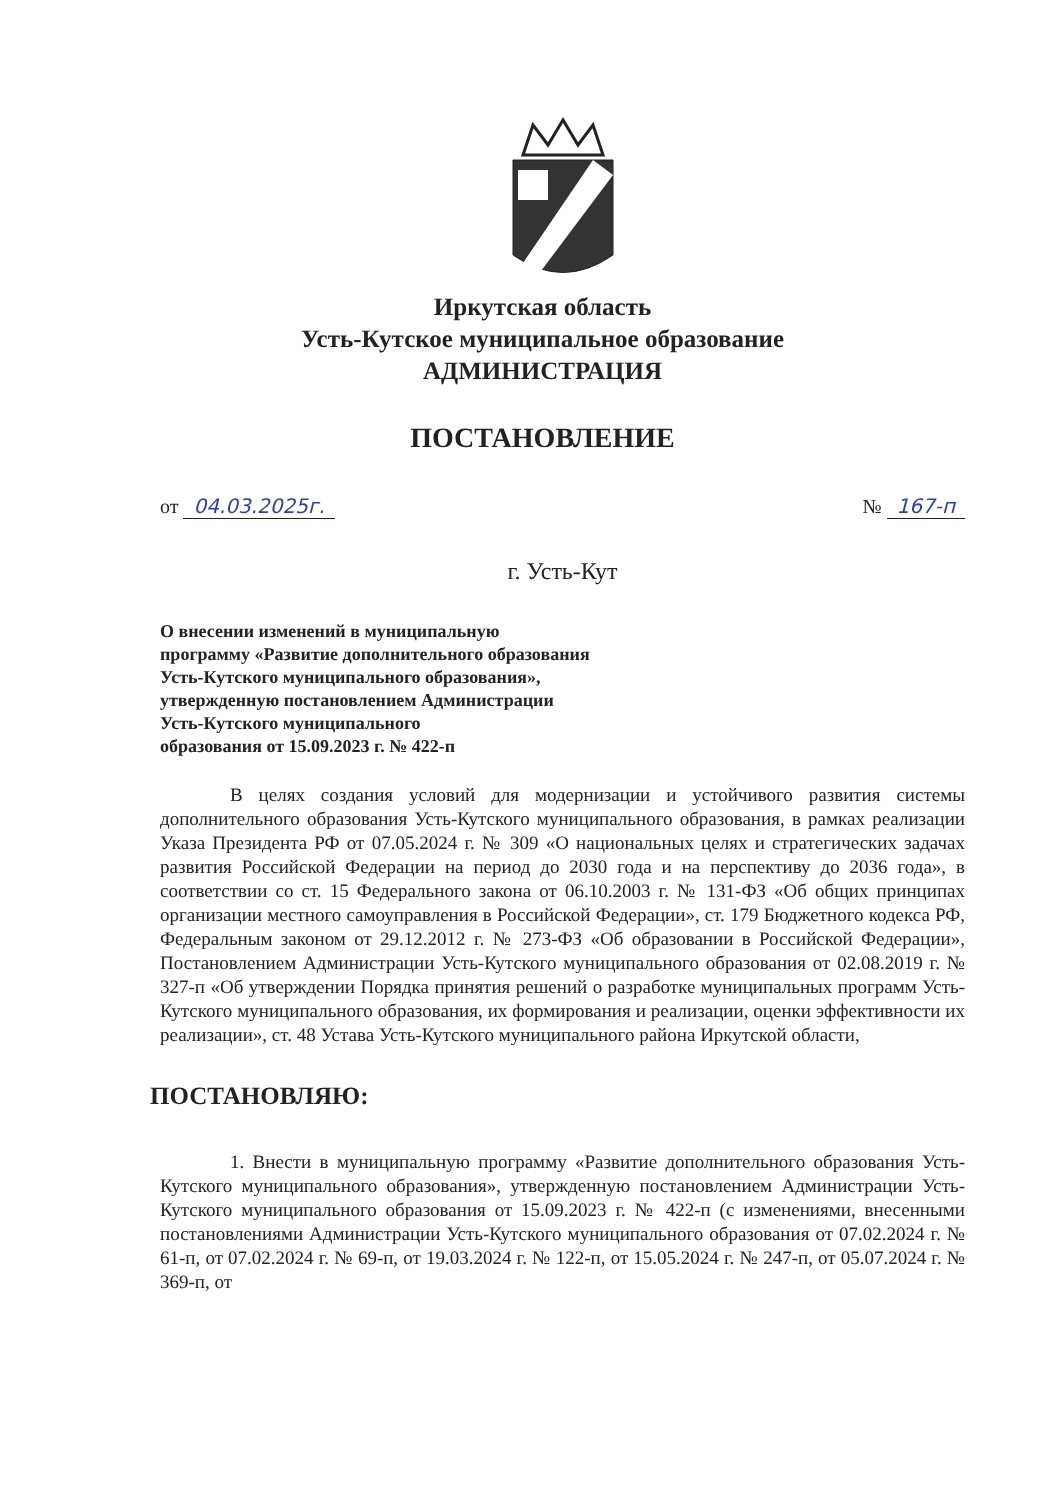Иркутская область
Усть-Кутское муниципальное образование
АДМИНИСТРАЦИЯ
ПОСТАНОВЛЕНИЕ
от 04.03.2025г. № 167-п
г. Усть-Кут
О внесении изменений в муниципальную
программу «Развитие дополнительного образования
Усть-Кутского муниципального образования»,
утвержденную постановлением Администрации
Усть-Кутского муниципального
образования от 15.09.2023 г. № 422-п
В целях создания условий для модернизации и устойчивого развития системы дополнительного образования Усть-Кутского муниципального образования, в рамках реализации Указа Президента РФ от 07.05.2024 г. № 309 «О национальных целях и стратегических задачах развития Российской Федерации на период до 2030 года и на перспективу до 2036 года», в соответствии со ст. 15 Федерального закона от 06.10.2003 г. № 131-ФЗ «Об общих принципах организации местного самоуправления в Российской Федерации», ст. 179 Бюджетного кодекса РФ, Федеральным законом от 29.12.2012 г. № 273-ФЗ «Об образовании в Российской Федерации», Постановлением Администрации Усть-Кутского муниципального образования от 02.08.2019 г. № 327-п «Об утверждении Порядка принятия решений о разработке муниципальных программ Усть-Кутского муниципального образования, их формирования и реализации, оценки эффективности их реализации», ст. 48 Устава Усть-Кутского муниципального района Иркутской области,
ПОСТАНОВЛЯЮ:
1. Внести в муниципальную программу «Развитие дополнительного образования Усть-Кутского муниципального образования», утвержденную постановлением Администрации Усть-Кутского муниципального образования от 15.09.2023 г. № 422-п (с изменениями, внесенными постановлениями Администрации Усть-Кутского муниципального образования от 07.02.2024 г. № 61-п, от 07.02.2024 г. № 69-п, от 19.03.2024 г. № 122-п, от 15.05.2024 г. № 247-п, от 05.07.2024 г. № 369-п, от